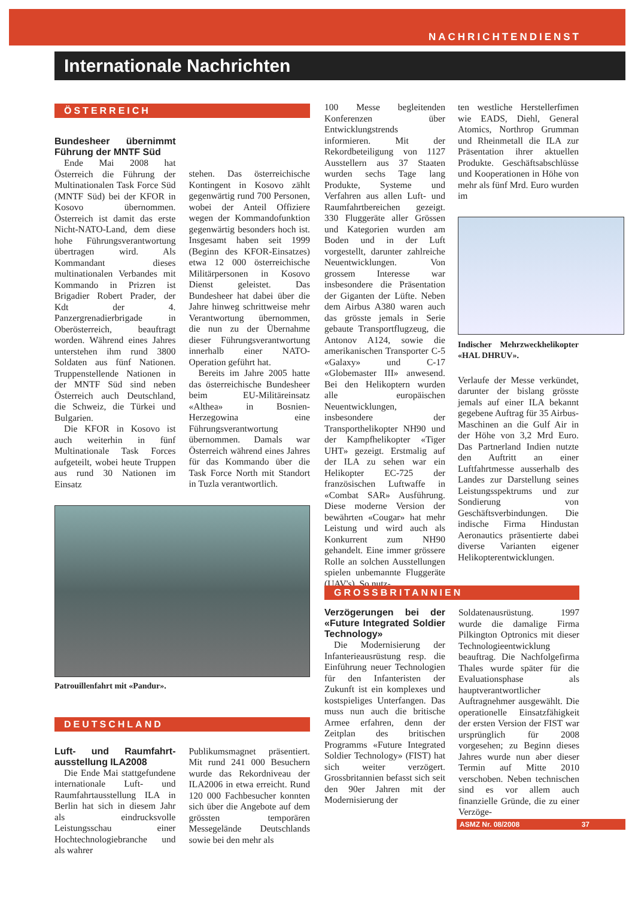NACHRICHTENDIENST
Internationale Nachrichten
ÖSTERREICH
Bundesheer übernimmt Führung der MNTF Süd
Ende Mai 2008 hat Österreich die Führung der Multinationalen Task Force Süd (MNTF Süd) bei der KFOR in Kosovo übernommen. Österreich ist damit das erste Nicht-NATO-Land, dem diese hohe Führungsverantwortung übertragen wird. Als Kommandant dieses multinationalen Verbandes mit Kommando in Prizren ist Brigadier Robert Prader, der Kdt der 4. Panzergrenadierbrigade in Oberösterreich, beauftragt worden. Während eines Jahres unterstehen ihm rund 3800 Soldaten aus fünf Nationen. Truppenstellende Nationen in der MNTF Süd sind neben Österreich auch Deutschland, die Schweiz, die Türkei und Bulgarien.
Die KFOR in Kosovo ist auch weiterhin in fünf Multinationale Task Forces aufgeteilt, wobei heute Truppen aus rund 30 Nationen im Einsatz
stehen. Das österreichische Kontingent in Kosovo zählt gegenwärtig rund 700 Personen, wobei der Anteil Offiziere wegen der Kommandofunktion gegenwärtig besonders hoch ist. Insgesamt haben seit 1999 (Beginn des KFOR-Einsatzes) etwa 12 000 österreichische Militärpersonen in Kosovo Dienst geleistet. Das Bundesheer hat dabei über die Jahre hinweg schrittweise mehr Verantwortung übernommen, die nun zu der Übernahme dieser Führungsverantwortung innerhalb einer NATO-Operation geführt hat.
Bereits im Jahre 2005 hatte das österreichische Bundesheer beim EU-Militäreinsatz «Althea» in Bosnien-Herzegowina eine Führungsverantwortung übernommen. Damals war Österreich während eines Jahres für das Kommando über die Task Force North mit Standort in Tuzla verantwortlich.
Patrouillenfahrt mit «Pandur».
DEUTSCHLAND
Luft- und Raumfahrt-ausstellung ILA2008
Die Ende Mai stattgefundene internationale Luft- und Raumfahrtausstellung ILA in Berlin hat sich in diesem Jahr als eindrucksvolle Leistungsschau einer Hochtechnologiebranche und als wahrer
Publikumsmagnet präsentiert. Mit rund 241 000 Besuchern wurde das Rekordniveau der ILA2006 in etwa erreicht. Rund 120 000 Fachbesucher konnten sich über die Angebote auf dem grössten temporären Messegelände Deutschlands sowie bei den mehr als
100 Messe begleitenden Konferenzen über Entwicklungstrends informieren. Mit der Rekordbeteiligung von 1127 Ausstellern aus 37 Staaten wurden sechs Tage lang Produkte, Systeme und Verfahren aus allen Luft- und Raumfahrtbereichen gezeigt. 330 Fluggeräte aller Grössen und Kategorien wurden am Boden und in der Luft vorgestellt, darunter zahlreiche Neuentwicklungen. Von grossem Interesse war insbesondere die Präsentation der Giganten der Lüfte. Neben dem Airbus A380 waren auch das grösste jemals in Serie gebaute Transportflugzeug, die Antonov A124, sowie die amerikanischen Transporter C-5 «Galaxy» und C-17 «Globemaster III» anwesend. Bei den Helikoptern wurden alle europäischen Neuentwicklungen, insbesondere der Transporthelikopter NH90 und der Kampfhelikopter «Tiger UHT» gezeigt. Erstmalig auf der ILA zu sehen war ein Helikopter EC-725 der französischen Luftwaffe in «Combat SAR» Ausführung. Diese moderne Version der bewährten «Cougar» hat mehr Leistung und wird auch als Konkurrent zum NH90 gehandelt. Eine immer grössere Rolle an solchen Ausstellungen spielen unbemannte Fluggeräte (UAV's). So nutz-
ten westliche Herstellerfimen wie EADS, Diehl, General Atomics, Northrop Grumman und Rheinmetall die ILA zur Präsentation ihrer aktuellen Produkte. Geschäftsabschlüsse und Kooperationen in Höhe von mehr als fünf Mrd. Euro wurden im
Indischer Mehrzweckhelikopter «HAL DHRUV».
Verlaufe der Messe verkündet, darunter der bislang grösste jemals auf einer ILA bekannt gegebene Auftrag für 35 Airbus-Maschinen an die Gulf Air in der Höhe von 3,2 Mrd Euro. Das Partnerland Indien nutzte den Auftritt an einer Luftfahrtmesse ausserhalb des Landes zur Darstellung seines Leistungsspektrums und zur Sondierung von Geschäftsverbindungen. Die indische Firma Hindustan Aeronautics präsentierte dabei diverse Varianten eigener Helikopterentwicklungen.
GROSSBRITANNIEN
Verzögerungen bei der «Future Integrated Soldier Technology»
Die Modernisierung der Infanterieausrüstung resp. die Einführung neuer Technologien für den Infanteristen der Zukunft ist ein komplexes und kostspieliges Unterfangen. Das muss nun auch die britische Armee erfahren, denn der Zeitplan des britischen Programms «Future Integrated Soldier Technology» (FIST) hat sich weiter verzögert. Grossbritannien befasst sich seit den 90er Jahren mit der Modernisierung der
Soldatenausrüstung. 1997 wurde die damalige Firma Pilkington Optronics mit dieser Technologieentwicklung beauftrag. Die Nachfolgefirma Thales wurde später für die Evaluationsphase als hauptverantwortlicher Auftragnehmer ausgewählt. Die operationelle Einsatzfähigkeit der ersten Version der FIST war ursprünglich für 2008 vorgesehen; zu Beginn dieses Jahres wurde nun aber dieser Termin auf Mitte 2010 verschoben. Neben technischen sind es vor allem auch finanzielle Gründe, die zu einer Verzöge-
ASMZ Nr. 08/2008 37